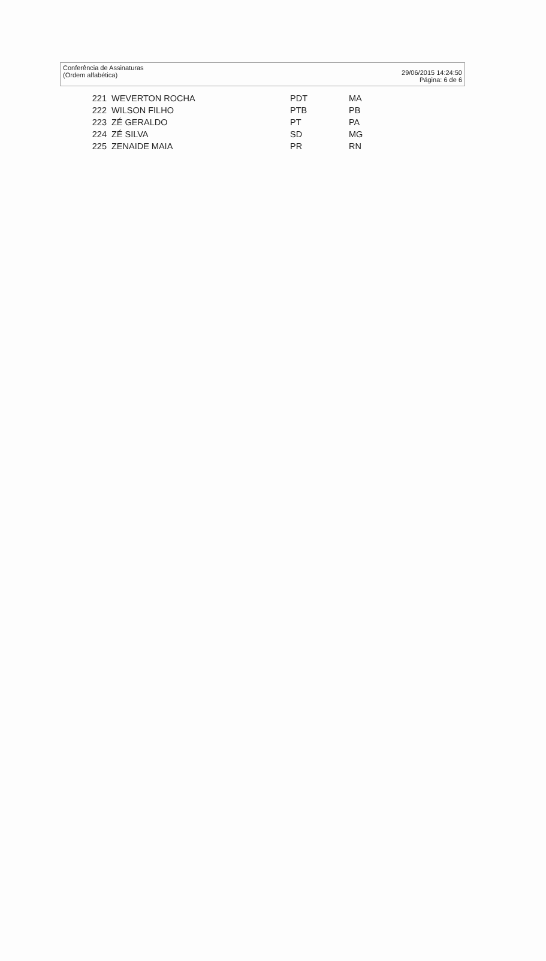Conferência de Assinaturas
(Ordem alfabética)
29/06/2015 14:24:50
Página: 6 de 6
| 221 | WEVERTON ROCHA | PDT | MA |
| 222 | WILSON FILHO | PTB | PB |
| 223 | ZÉ GERALDO | PT | PA |
| 224 | ZÉ SILVA | SD | MG |
| 225 | ZENAIDE MAIA | PR | RN |